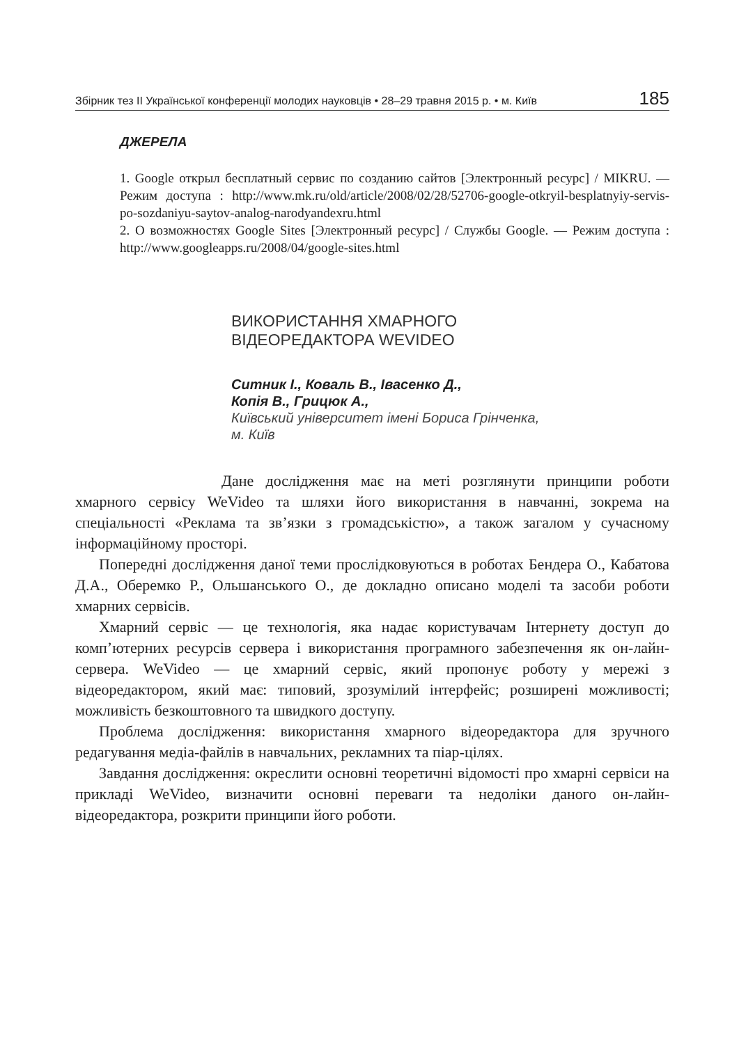Збірник тез ІІ Української конференції молодих науковців • 28–29 травня 2015 р. • м. Київ 185
ДЖЕРЕЛА
1. Google открыл бесплатный сервис по созданию сайтов [Электронный ресурс] / MIKRU. — Режим доступа : http://www.mk.ru/old/article/2008/02/28/52706-google-otkryil-besplatnyiy-servis-po-sozdaniyu-saytov-analog-narodyandexru.html
2. О возможностях Google Sites [Электронный ресурс] / Службы Google. — Режим доступа : http://www.googleapps.ru/2008/04/google-sites.html
ВИКОРИСТАННЯ ХМАРНОГО
ВІДЕОРЕДАКТОРА WEVIDEO
Ситник І., Коваль В., Івасенко Д.,
Копія В., Грицюк А.,
Київський університет імені Бориса Грінченка,
м. Київ
Дане дослідження має на меті розглянути принципи роботи хмарного сервісу WeVideo та шляхи його використання в навчанні, зокрема на спеціальності «Реклама та зв’язки з громадськістю», а також загалом у сучасному інформаційному просторі.
Попередні дослідження даної теми прослідковуються в роботах Бендера О., Кабатова Д.А., Оберемко Р., Ольшанського О., де докладно описано моделі та засоби роботи хмарних сервісів.
Хмарний сервіс — це технологія, яка надає користувачам Інтернету доступ до комп’ютерних ресурсів сервера і використання програмного забезпечення як он-лайн-сервера. WeVideo — це хмарний сервіс, який пропонує роботу у мережі з відеоредактором, який має: типовий, зрозумілий інтерфейс; розширені можливості; можливість безкоштовного та швидкого доступу.
Проблема дослідження: використання хмарного відеоредактора для зручного редагування медіа-файлів в навчальних, рекламних та піар-цілях.
Завдання дослідження: окреслити основні теоретичні відомості про хмарні сервіси на прикладі WeVideo, визначити основні переваги та недоліки даного он-лайн-відеоредактора, розкрити принципи його роботи.